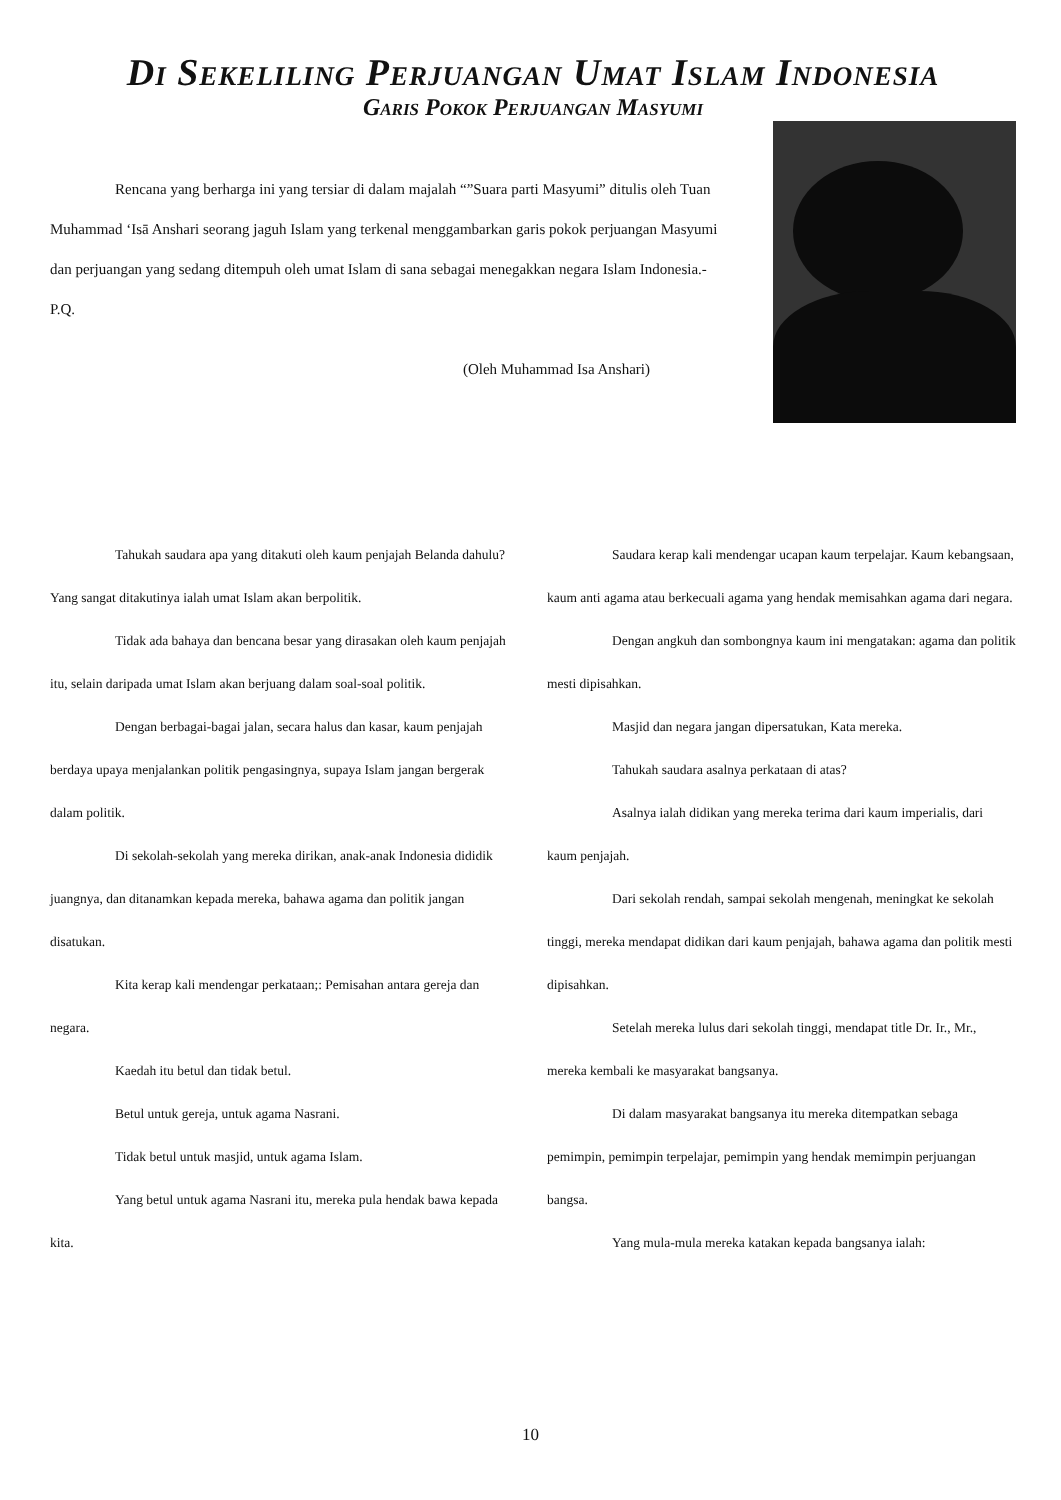Di Sekeliling Perjuangan Umat Islam Indonesia
Garis Pokok Perjuangan Masyumi
Rencana yang berharga ini yang tersiar di dalam majalah “”Suara parti Masyumi” ditulis oleh Tuan Muhammad ‘Isā Anshari seorang jaguh Islam yang terkenal menggambarkan garis pokok perjuangan Masyumi dan perjuangan yang sedang ditempuh oleh umat Islam di sana sebagai menegakkan negara Islam Indonesia.- P.Q.
(Oleh Muhammad Isa Anshari)
Tahukah saudara apa yang ditakuti oleh kaum penjajah Belanda dahulu? Yang sangat ditakutinya ialah umat Islam akan berpolitik.
Tidak ada bahaya dan bencana besar yang dirasakan oleh kaum penjajah itu, selain daripada umat Islam akan berjuang dalam soal-soal politik.
Dengan berbagai-bagai jalan, secara halus dan kasar, kaum penjajah berdaya upaya menjalankan politik pengasingnya, supaya Islam jangan bergerak dalam politik.
Di sekolah-sekolah yang mereka dirikan, anak-anak Indonesia dididik juangnya, dan ditanamkan kepada mereka, bahawa agama dan politik jangan disatukan.
Kita kerap kali mendengar perkataan;: Pemisahan antara gereja dan negara.
Kaedah itu betul dan tidak betul.
Betul untuk gereja, untuk agama Nasrani.
Tidak betul untuk masjid, untuk agama Islam.
Yang betul untuk agama Nasrani itu, mereka pula hendak bawa kepada kita.
Saudara kerap kali mendengar ucapan kaum terpelajar. Kaum kebangsaan, kaum anti agama atau berkecuali agama yang hendak memisahkan agama dari negara.
Dengan angkuh dan sombongnya kaum ini mengatakan: agama dan politik mesti dipisahkan.
Masjid dan negara jangan dipersatukan, Kata mereka.
Tahukah saudara asalnya perkataan di atas?
Asalnya ialah didikan yang mereka terima dari kaum imperialis, dari kaum penjajah.
Dari sekolah rendah, sampai sekolah mengenah, meningkat ke sekolah tinggi, mereka mendapat didikan dari kaum penjajah, bahawa agama dan politik mesti dipisahkan.
Setelah mereka lulus dari sekolah tinggi, mendapat title Dr. Ir., Mr., mereka kembali ke masyarakat bangsanya.
Di dalam masyarakat bangsanya itu mereka ditempatkan sebaga pemimpin, pemimpin terpelajar, pemimpin yang hendak memimpin perjuangan bangsa.
Yang mula-mula mereka katakan kepada bangsanya ialah:
10